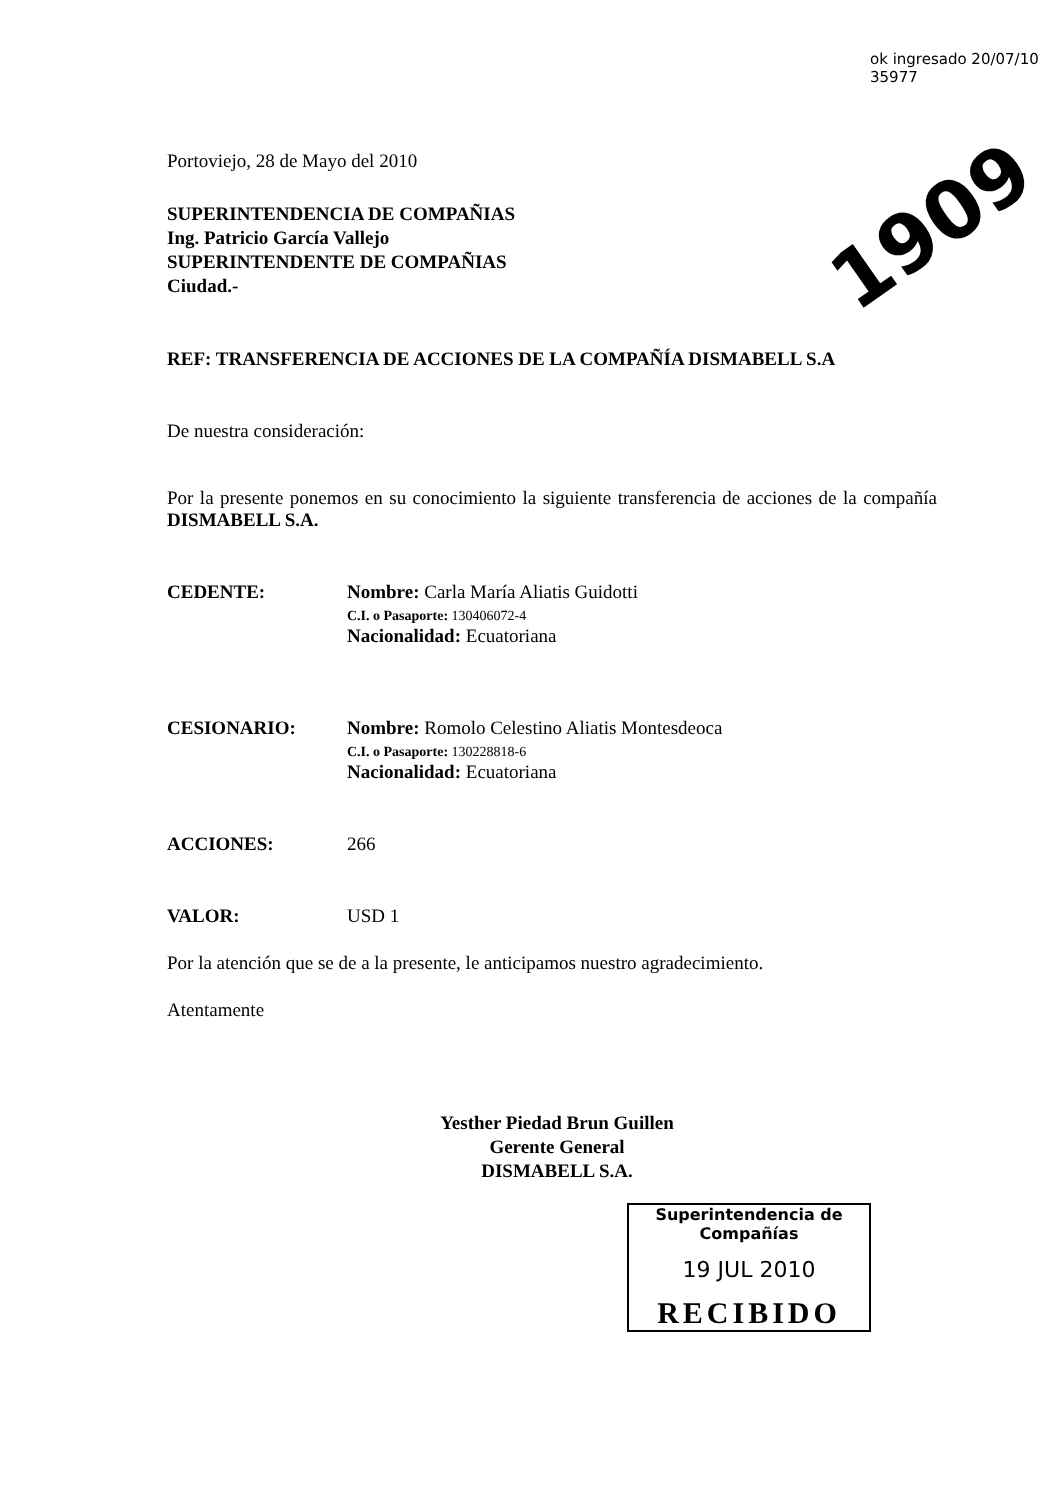ok ingresado 20/07/10 35977
1909
Portoviejo, 28 de Mayo del 2010
SUPERINTENDENCIA DE COMPAÑIAS
Ing. Patricio García Vallejo
SUPERINTENDENTE DE COMPAÑIAS
Ciudad.-
REF: TRANSFERENCIA DE ACCIONES DE LA COMPAÑÍA DISMABELL S.A
De nuestra consideración:
Por la presente ponemos en su conocimiento la siguiente transferencia de acciones de la compañía DISMABELL S.A.
CEDENTE: Nombre: Carla María Aliatis Guidotti
C.I. o Pasaporte: 130406072-4
Nacionalidad: Ecuatoriana
CESIONARIO: Nombre: Romolo Celestino Aliatis Montesdeoca
C.I. o Pasaporte: 130228818-6
Nacionalidad: Ecuatoriana
ACCIONES: 266
VALOR: USD 1
Por la atención que se de a la presente, le anticipamos nuestro agradecimiento.
Atentamente
Yesther Piedad Brun Guillen
Gerente General
DISMABELL S.A.
Superintendencia de Compañías
19 JUL 2010
RECIBIDO